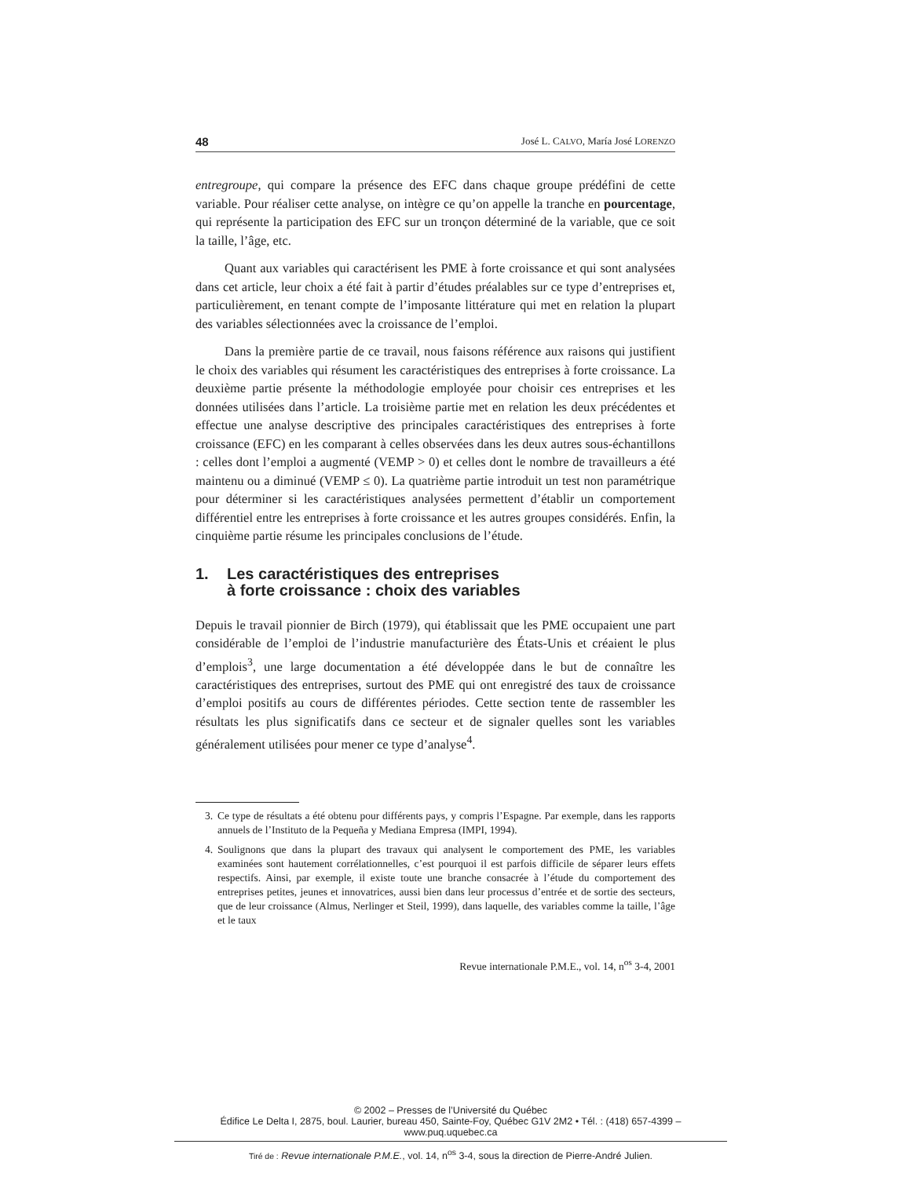48 José L. CALVO, María José LORENZO
entregroupe, qui compare la présence des EFC dans chaque groupe prédéfini de cette variable. Pour réaliser cette analyse, on intègre ce qu’on appelle la tranche en pourcentage, qui représente la participation des EFC sur un tronçon déterminé de la variable, que ce soit la taille, l’âge, etc.
Quant aux variables qui caractérisent les PME à forte croissance et qui sont analysées dans cet article, leur choix a été fait à partir d’études préalables sur ce type d’entreprises et, particulièrement, en tenant compte de l’imposante littérature qui met en relation la plupart des variables sélectionnées avec la croissance de l’emploi.
Dans la première partie de ce travail, nous faisons référence aux raisons qui justifient le choix des variables qui résument les caractéristiques des entreprises à forte croissance. La deuxième partie présente la méthodologie employée pour choisir ces entreprises et les données utilisées dans l’article. La troisième partie met en relation les deux précédentes et effectue une analyse descriptive des principales caractéristiques des entreprises à forte croissance (EFC) en les comparant à celles observées dans les deux autres sous-échantillons : celles dont l’emploi a augmenté (VEMP > 0) et celles dont le nombre de travailleurs a été maintenu ou a diminué (VEMP ≤ 0). La quatrième partie introduit un test non paramétrique pour déterminer si les caractéristiques analysées permettent d’établir un comportement différentiel entre les entreprises à forte croissance et les autres groupes considérés. Enfin, la cinquième partie résume les principales conclusions de l’étude.
1. Les caractéristiques des entreprises
à forte croissance : choix des variables
Depuis le travail pionnier de Birch (1979), qui établissait que les PME occupaient une part considérable de l’emploi de l’industrie manufacturière des États-Unis et créaient le plus d’emplois<sup>3</sup>, une large documentation a été développée dans le but de connaître les caractéristiques des entreprises, surtout des PME qui ont enregistré des taux de croissance d’emploi positifs au cours de différentes périodes. Cette section tente de rassembler les résultats les plus significatifs dans ce secteur et de signaler quelles sont les variables généralement utilisées pour mener ce type d’analyse<sup>4</sup>.
3. Ce type de résultats a été obtenu pour différents pays, y compris l’Espagne. Par exemple, dans les rapports annuels de l’Instituto de la Pequeña y Mediana Empresa (IMPI, 1994).
4. Soulignons que dans la plupart des travaux qui analysent le comportement des PME, les variables examinées sont hautement corrélationnelles, c’est pourquoi il est parfois difficile de séparer leurs effets respectifs. Ainsi, par exemple, il existe toute une branche consacrée à l’étude du comportement des entreprises petites, jeunes et innovatrices, aussi bien dans leur processus d’entrée et de sortie des secteurs, que de leur croissance (Almus, Nerlinger et Steil, 1999), dans laquelle, des variables comme la taille, l’âge et le taux
Revue internationale P.M.E., vol. 14, n<sup>os</sup> 3-4, 2001
© 2002 – Presses de l’Université du Québec
Édifice Le Delta I, 2875, boul. Laurier, bureau 450, Sainte-Foy, Québec G1V 2M2 • Tél. : (418) 657-4399 – www.puq.uquebec.ca
Tiré de : Revue internationale P.M.E., vol. 14, n<sup>os</sup> 3-4, sous la direction de Pierre-André Julien.